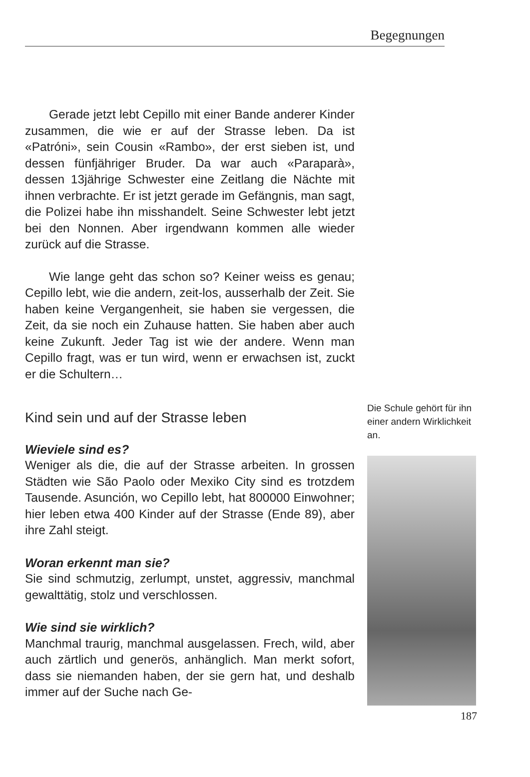Begegnungen
Gerade jetzt lebt Cepillo mit einer Bande anderer Kinder zusammen, die wie er auf der Strasse leben. Da ist «Patróni», sein Cousin «Rambo», der erst sieben ist, und dessen fünfjähriger Bruder. Da war auch «Paraparà», dessen 13jährige Schwester eine Zeitlang die Nächte mit ihnen verbrachte. Er ist jetzt gerade im Gefängnis, man sagt, die Polizei habe ihn misshandelt. Seine Schwester lebt jetzt bei den Nonnen. Aber irgendwann kommen alle wieder zurück auf die Strasse.
Wie lange geht das schon so? Keiner weiss es genau; Cepillo lebt, wie die andern, zeit-los, ausserhalb der Zeit. Sie haben keine Vergangenheit, sie haben sie vergessen, die Zeit, da sie noch ein Zuhause hatten. Sie haben aber auch keine Zukunft. Jeder Tag ist wie der andere. Wenn man Cepillo fragt, was er tun wird, wenn er erwachsen ist, zuckt er die Schultern…
Kind sein und auf der Strasse leben
Wieviele sind es?
Weniger als die, die auf der Strasse arbeiten. In grossen Städten wie São Paolo oder Mexiko City sind es trotzdem Tausende. Asunción, wo Cepillo lebt, hat 800000 Einwohner; hier leben etwa 400 Kinder auf der Strasse (Ende 89), aber ihre Zahl steigt.
Woran erkennt man sie?
Sie sind schmutzig, zerlumpt, unstet, aggressiv, manchmal gewalttätig, stolz und verschlossen.
Wie sind sie wirklich?
Manchmal traurig, manchmal ausgelassen. Frech, wild, aber auch zärtlich und generös, anhänglich. Man merkt sofort, dass sie niemanden haben, der sie gern hat, und deshalb immer auf der Suche nach Ge-
Die Schule gehört für ihn einer andern Wirklichkeit an.
187